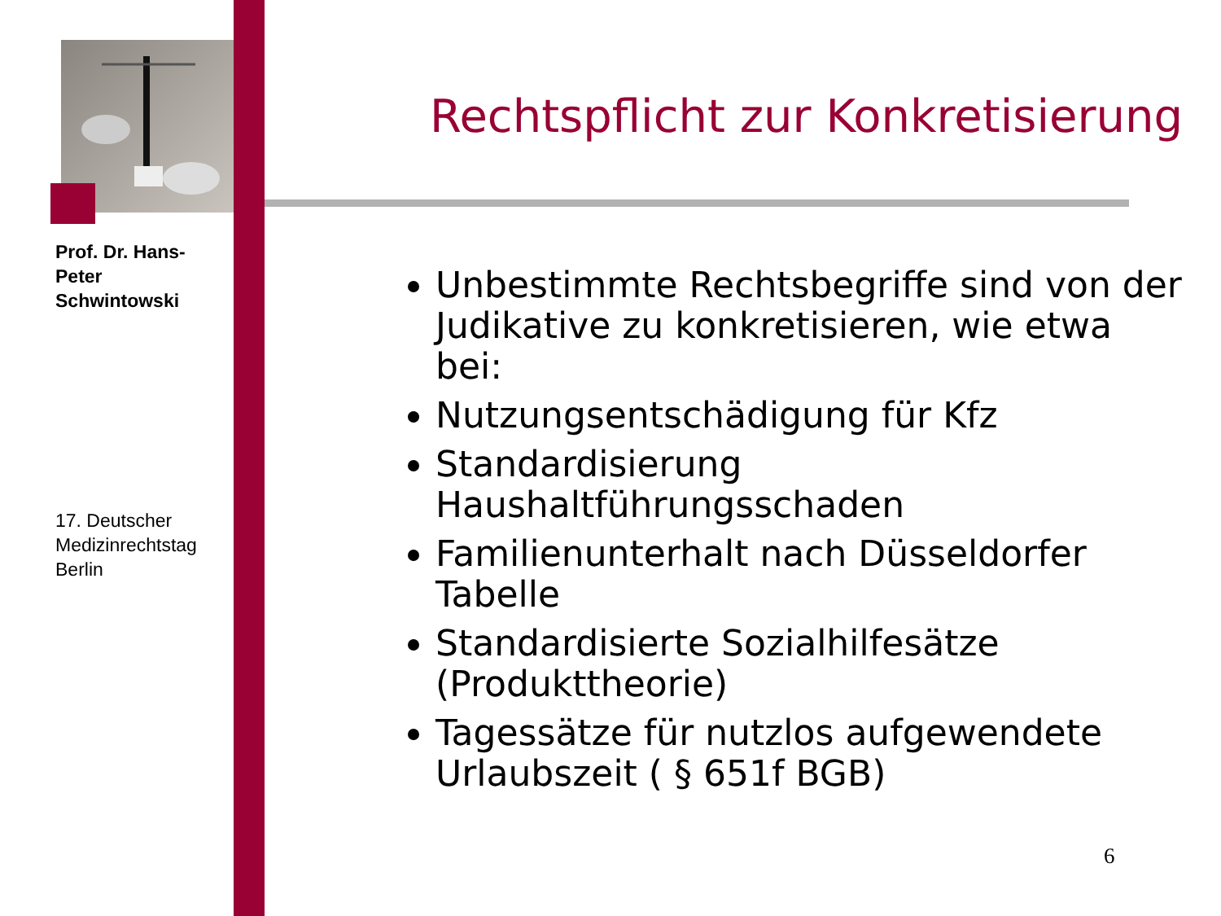Prof. Dr. Hans-Peter Schwintowski
17. Deutscher Medizinrechtstag Berlin
Rechtspflicht zur Konkretisierung
Unbestimmte Rechtsbegriffe sind von der Judikative zu konkretisieren, wie etwa bei:
Nutzungsentschädigung für Kfz
Standardisierung Haushaltführungsschaden
Familienunterhalt nach Düsseldorfer Tabelle
Standardisierte Sozialhilfesätze (Produkttheorie)
Tagessätze für nutzlos aufgewendete Urlaubszeit ( § 651f BGB)
6